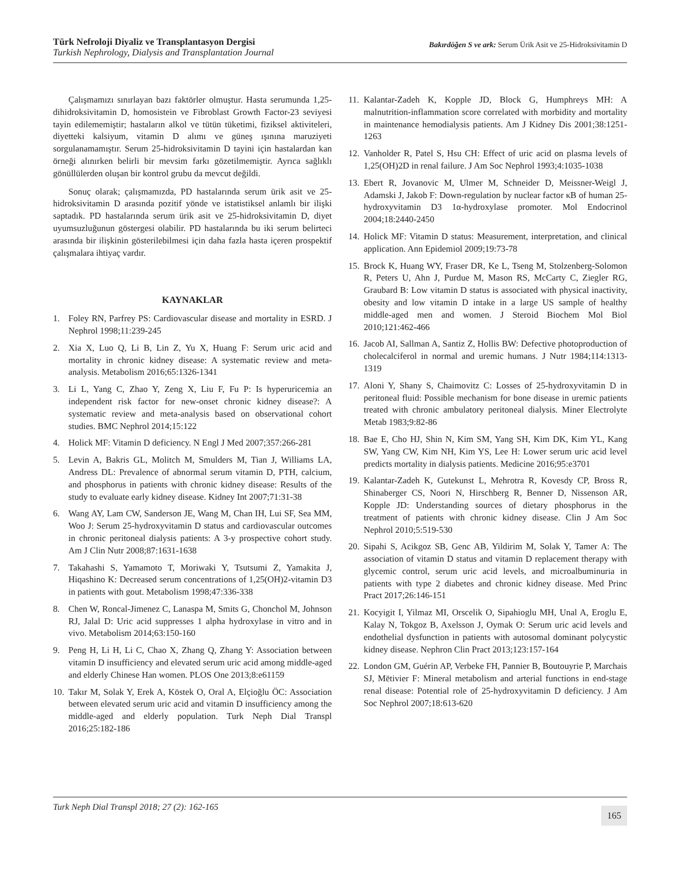Türk Nefroloji Diyaliz ve Transplantasyon Dergisi
Turkish Nephrology, Dialysis and Transplantation Journal
Bakırdöğen S ve ark: Serum Ürik Asit ve 25-Hidroksivitamin D
Çalışmamızı sınırlayan bazı faktörler olmuştur. Hasta serumunda 1,25-dihidroksivitamin D, homosistein ve Fibroblast Growth Factor-23 seviyesi tayin edilememiştir; hastaların alkol ve tütün tüketimi, fiziksel aktiviteleri, diyetteki kalsiyum, vitamin D alımı ve güneş ışınına maruziyeti sorgulanamamıştır. Serum 25-hidroksivitamin D tayini için hastalardan kan örneği alınırken belirli bir mevsim farkı gözetilmemiştir. Ayrıca sağlıklı gönüllülerden oluşan bir kontrol grubu da mevcut değildi.
Sonuç olarak; çalışmamızda, PD hastalarında serum ürik asit ve 25-hidroksivitamin D arasında pozitif yönde ve istatistiksel anlamlı bir ilişki saptadık. PD hastalarında serum ürik asit ve 25-hidroksivitamin D, diyet uyumsuzluğunun göstergesi olabilir. PD hastalarında bu iki serum belirteci arasında bir ilişkinin gösterilebilmesi için daha fazla hasta içeren prospektif çalışmalara ihtiyaç vardır.
KAYNAKLAR
1. Foley RN, Parfrey PS: Cardiovascular disease and mortality in ESRD. J Nephrol 1998;11:239-245
2. Xia X, Luo Q, Li B, Lin Z, Yu X, Huang F: Serum uric acid and mortality in chronic kidney disease: A systematic review and meta-analysis. Metabolism 2016;65:1326-1341
3. Li L, Yang C, Zhao Y, Zeng X, Liu F, Fu P: Is hyperuricemia an independent risk factor for new-onset chronic kidney disease?: A systematic review and meta-analysis based on observational cohort studies. BMC Nephrol 2014;15:122
4. Holick MF: Vitamin D deficiency. N Engl J Med 2007;357:266-281
5. Levin A, Bakris GL, Molitch M, Smulders M, Tian J, Williams LA, Andress DL: Prevalence of abnormal serum vitamin D, PTH, calcium, and phosphorus in patients with chronic kidney disease: Results of the study to evaluate early kidney disease. Kidney Int 2007;71:31-38
6. Wang AY, Lam CW, Sanderson JE, Wang M, Chan IH, Lui SF, Sea MM, Woo J: Serum 25-hydroxyvitamin D status and cardiovascular outcomes in chronic peritoneal dialysis patients: A 3-y prospective cohort study. Am J Clin Nutr 2008;87:1631-1638
7. Takahashi S, Yamamoto T, Moriwaki Y, Tsutsumi Z, Yamakita J, Hiqashino K: Decreased serum concentrations of 1,25(OH)2-vitamin D3 in patients with gout. Metabolism 1998;47:336-338
8. Chen W, Roncal-Jimenez C, Lanaspa M, Smits G, Chonchol M, Johnson RJ, Jalal D: Uric acid suppresses 1 alpha hydroxylase in vitro and in vivo. Metabolism 2014;63:150-160
9. Peng H, Li H, Li C, Chao X, Zhang Q, Zhang Y: Association between vitamin D insufficiency and elevated serum uric acid among middle-aged and elderly Chinese Han women. PLOS One 2013;8:e61159
10. Takır M, Solak Y, Erek A, Köstek O, Oral A, Elçioğlu ÖC: Association between elevated serum uric acid and vitamin D insufficiency among the middle-aged and elderly population. Turk Neph Dial Transpl 2016;25:182-186
11. Kalantar-Zadeh K, Kopple JD, Block G, Humphreys MH: A malnutrition-inflammation score correlated with morbidity and mortality in maintenance hemodialysis patients. Am J Kidney Dis 2001;38:1251-1263
12. Vanholder R, Patel S, Hsu CH: Effect of uric acid on plasma levels of 1,25(OH)2D in renal failure. J Am Soc Nephrol 1993;4:1035-1038
13. Ebert R, Jovanovic M, Ulmer M, Schneider D, Meissner-Weigl J, Adamski J, Jakob F: Down-regulation by nuclear factor κB of human 25-hydroxyvitamin D3 1α-hydroxylase promoter. Mol Endocrinol 2004;18:2440-2450
14. Holick MF: Vitamin D status: Measurement, interpretation, and clinical application. Ann Epidemiol 2009;19:73-78
15. Brock K, Huang WY, Fraser DR, Ke L, Tseng M, Stolzenberg-Solomon R, Peters U, Ahn J, Purdue M, Mason RS, McCarty C, Ziegler RG, Graubard B: Low vitamin D status is associated with physical inactivity, obesity and low vitamin D intake in a large US sample of healthy middle-aged men and women. J Steroid Biochem Mol Biol 2010;121:462-466
16. Jacob AI, Sallman A, Santiz Z, Hollis BW: Defective photoproduction of cholecalciferol in normal and uremic humans. J Nutr 1984;114:1313-1319
17. Aloni Y, Shany S, Chaimovitz C: Losses of 25-hydroxyvitamin D in peritoneal fluid: Possible mechanism for bone disease in uremic patients treated with chronic ambulatory peritoneal dialysis. Miner Electrolyte Metab 1983;9:82-86
18. Bae E, Cho HJ, Shin N, Kim SM, Yang SH, Kim DK, Kim YL, Kang SW, Yang CW, Kim NH, Kim YS, Lee H: Lower serum uric acid level predicts mortality in dialysis patients. Medicine 2016;95:e3701
19. Kalantar-Zadeh K, Gutekunst L, Mehrotra R, Kovesdy CP, Bross R, Shinaberger CS, Noori N, Hirschberg R, Benner D, Nissenson AR, Kopple JD: Understanding sources of dietary phosphorus in the treatment of patients with chronic kidney disease. Clin J Am Soc Nephrol 2010;5:519-530
20. Sipahi S, Acikgoz SB, Genc AB, Yildirim M, Solak Y, Tamer A: The association of vitamin D status and vitamin D replacement therapy with glycemic control, serum uric acid levels, and microalbuminuria in patients with type 2 diabetes and chronic kidney disease. Med Princ Pract 2017;26:146-151
21. Kocyigit I, Yilmaz MI, Orscelik O, Sipahioglu MH, Unal A, Eroglu E, Kalay N, Tokgoz B, Axelsson J, Oymak O: Serum uric acid levels and endothelial dysfunction in patients with autosomal dominant polycystic kidney disease. Nephron Clin Pract 2013;123:157-164
22. London GM, Guérin AP, Verbeke FH, Pannier B, Boutouyrie P, Marchais SJ, Mëtivier F: Mineral metabolism and arterial functions in end-stage renal disease: Potential role of 25-hydroxyvitamin D deficiency. J Am Soc Nephrol 2007;18:613-620
Turk Neph Dial Transpl 2018; 27 (2): 162-165 165